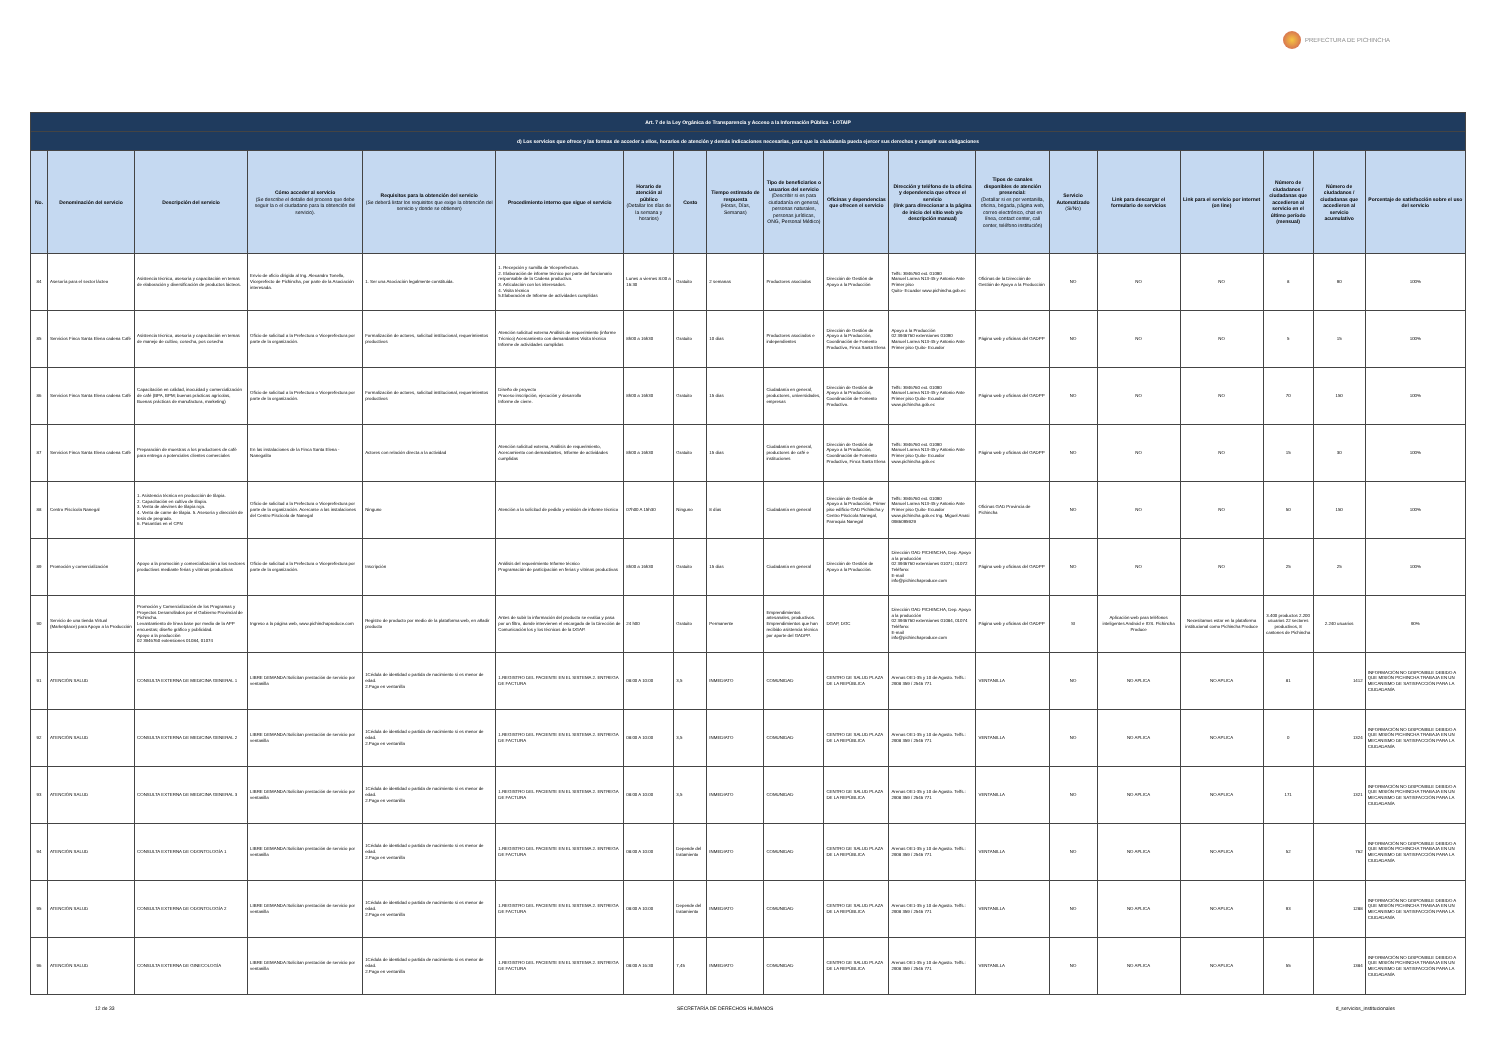PREFECTURA DE PICHINCHA
| Art. 7 de la Ley Orgánica de Transparencia y Acceso a la Información Pública - LOTAIP | | | | | | | | | | | | | | | | | | |
| --- | --- | --- | --- | --- | --- | --- | --- | --- | --- | --- | --- | --- | --- | --- | --- | --- | --- | --- |
| d) Los servicios que ofrece y las formas de acceder a ellos, horarios de atención y demás indicaciones necesarias, para que la ciudadanía pueda ejercer sus derechos y cumplir sus obligaciones | | | | | | | | | | | | | | | | | | |
| No. | Denominación del servicio | Descripción del servicio | Cómo acceder al servicio (Se describe el detalle del proceso que debe seguir la o el ciudadano para la obtención del servicio). | Requisitos para la obtención del servicio (Se deberá listar los requisitos que exige la obtención del servicio y donde se obtienen) | Procedimiento interno que sigue el servicio | Horario de atención al público (Detallar los días de la semana y horarios) | Costo | Tiempo estimado de respuesta (Horas, Días, Semanas) | Tipo de beneficiarios o usuarios del servicio (Describir si es para ciudadanía en general, personas naturales, personas jurídicas, ONG, Personal Médico) | Oficinas y dependencias que ofrecen el servicio | Dirección y teléfono de la oficina y dependencia que ofrece el servicio (link para direccionar a la página de inicio del sitio web y/o descripción manual) | Tipos de canales disponibles de atención presencial: (Detallar si es por ventanilla, oficina, brigada, página web, correo electrónico, chat en línea, contact center, call center, teléfono institución) | Servicio Automatizado (Si/No) | Link para descargar el formulario de servicios | Link para el servicio por internet (on line) | Número de ciudadanos / ciudadanas que accedieron al servicio en el último período (mensual) | Número de ciudadanos / ciudadanas que accedieron al servicio acumulativo | Porcentaje de satisfacción sobre el uso del servicio |
| 84 | Asesoría para el sector lácteo | Asistencia técnica, asesoría y capacitación en temas de elaboración y diversificación de productos lácteos. | Envío de oficio dirigido al Ing. Alexandro Tonello, Viceprefecto de Pichincha, por parte de la Asociación interesada. | 1. Ser una Asociación legalmente constituida. | 1. Recepción y sumilla de Viceprefectura. 2. Elaboración de informe técnico por parte del funcionario responsable de la Cadena productiva. 3. Articulación con los interesados. 4. Visita técnica 5.Elaboración de Informe de actividades cumplidas | Lunes a viernes 8:00 a 16:30 | Gratuito | 2 semanas | Productores asociados | Dirección de Gestión de Apoyo a la Producción | Telfs: 3946760 ext. 01090 Manuel Larrea N13-45 y Antonio Ante Primer piso Quito- Ecuador www.pichincha.gob.ec | Oficinas de la Dirección de Gestión de Apoyo a la Producción | NO | NO | NO | 8 | 90 | 100% |
| 85 | Servicios Finca Santa Elena cadena Café | Asistencia técnica, asesoría y capacitación en temas de manejo de cultivo, cosecha, pos cosecha | Oficio de solicitud a la Prefectura o Viceprefectura por parte de la organización. | Formalización de actores, solicitud institucional, requerimientos productivos | Atención solicitud externa Análisis de requerimiento (informe Técnico) Acercamiento con demandantes Visita técnica Informe de actividades cumplidas | 8h00 a 16h30 | Gratuito | 10 días | Productores asociados e independientes | Dirección de Gestión de Apoyo a la Producción, Coordinación de Fomento Productivo, Finca Santa Elena | Apoyo a la Producción 02 3946760 extensiones 01090 Manuel Larrea N13-45 y Antonio Ante Primer piso Quito- Ecuador | Página web y oficinas del GADPP | NO | NO | NO | 5 | 15 | 100% |
| 86 | Servicios Finca Santa Elena cadena Café | Capacitación en calidad, inocuidad y comercialización de café (BPA, BPM; buenas prácticas agrícolas, Buenas prácticas de manufactura, marketing) | Oficio de solicitud a la Prefectura o Viceprefectura por parte de la organización. | Formalización de actores, solicitud institucional, requerimientos productivos | Diseño de proyecto Proceso inscripción, ejecución y desarrollo Informe de cierre. | 8h00 a 16h30 | Gratuito | 15 días | Ciudadanía en general, productores, universidades, empresas | Dirección de Gestión de Apoyo a la Producción, Coordinación de Fomento Productivo. | Telfs: 3946760 ext. 01090 Manuel Larrea N13-45 y Antonio Ante Primer piso Quito- Ecuador www.pichincha.gob.ec | Página web y oficinas del GADPP | NO | NO | NO | 70 | 150 | 100% |
| 87 | Servicios Finca Santa Elena cadena Café | Preparación de muestras a los productores de café para entrega a potenciales clientes comerciales | En las instalaciones de la Finca Santa Elena - Nanegalito | Actores con relación directa a la actividad | Atención solicitud externa, Análisis de requerimiento, Acercamiento con demandantes, Informe de actividades cumplidas | 8h00 a 16h30 | Gratuito | 15 días | Ciudadanía en general, productores de café e instituciones | Dirección de Gestión de Apoyo a la Producción, Coordinación de Fomento Productivo, Finca Santa Elena | Telfs: 3946760 ext. 01090 Manuel Larrea N13-45 y Antonio Ante Primer piso Quito- Ecuador www.pichincha.gob.ec | Página web y oficinas del GADPP | NO | NO | NO | 15 | 30 | 100% |
| 88 | Centro Piscícola Nanegal | 1. Asistencia técnica en producción de tilapia. 2. Capacitación en cultivo de tilapia. 3. Venta de alevines de tilapia roja. 4. Venta de carne de tilapia. 5. Asesoría y dirección de tesis de pregrado. 6. Pasantías en el CPN | Oficio de solicitud a la Prefectura o Viceprefectura por parte de la organización. Acercarse a las instalaciones del Centro Piscícola de Nanegal | Ninguno | Atención a la solicitud de pedido y emisión de informe técnico | 07h00 A 15h30 | Ninguno | 8 días | Ciudadanía en general | Dirección de Gestión de Apoyo a la Producción, Primer piso edificio GAD Pichincha y Centro Piscícola Nanegal, Parroquia Nanegal | Telfs: 3946760 ext. 01090 Manuel Larrea N13-45 y Antonio Ante Primer piso Quito- Ecuador www.pichincha.gob.ec Ing. Miguel Anasi 0986095929 | Oficinas GAD Provincia de Pichincha | NO | NO | NO | 50 | 150 | 100% |
| 89 | Promoción y comercialización | Apoyo a la promoción y comercialización a los sectores productivos mediante ferias y vitrinas productivas | Oficio de solicitud a la Prefectura o Viceprefectura por parte de la organización. | Inscripción | Análisis del requerimiento Informe técnico Programación de participación en ferias y vitrinas productivas | 8h00 a 16h30 | Gratuito | 15 días | Ciudadanía en general | Dirección de Gestión de Apoyo a la Producción. | Dirección GAD PICHINCHA, Dep. Apoyo a la producción 02 3946760 extensiones 01071; 01072 Teléfono: E-mail info@pichinchaproduce.com | Página web y oficinas del GADPP | NO | NO | NO | 25 | 25 | 100% |
| 90 | Servicio de una tienda Virtual (Marketplace) para Apoyo a la Producción | Promoción y Comercialización de los Programas y Proyectos Desarrollados por el Gobierno Provincial de Pichincha. Levantamiento de línea base por medio de la APP encuestas; diseño gráfico y publicidad. Apoyo a la producción 02 3946760 extensiones 01084, 01074 | Ingreso a la página web, www.pichinchaproduce.com | Registro de producto por medio de la plataforma web, en añadir producto | Antes de subir la información del producto se evalúa y pasa por un filtro, donde intervienen el encargado de la Dirección de Comunicación los y los técnicos de la DGAP. | 24 h00 | Gratuito | Permanente | Emprendimientos artesanales, productivos. Emprendimientos que han recibido asistencia técnica por aporte del GADPP. | DGAP, DGC | Dirección GAD PICHINCHA, Dep. Apoyo a la producción 02 3946760 extensiones 01084, 01074 Teléfono: E-mail info@pichinchaproduce.com | Página web y oficinas del GADPP | SI | Aplicación web para teléfonos inteligentes Android e IOS. Pichincha Produce | Necesitamos estar en la plataforma institucional como Pichincha Produce | 3.400 productos 2.200 usuarios 22 sectores productivos, 8 cantones de Pichincha | 2.240 usuarios | 90% |
| 91 | ATENCIÓN SALUD | CONSULTA EXTERNA DE MEDICINA GENERAL 1 | LIBRE DEMANDA:Solicitan prestación de servicio por ventanilla | 1Cédula de identidad o partida de nacimiento si es menor de edad. 2.Pago en ventanilla | 1.REGISTRO DEL PACIENTE EN EL SISTEMA 2. ENTREGA DE FACTURA | 08:00 A 10:00 | 3,5 | INMEDIATO | COMUNIDAD | CENTRO DE SALUD PLAZA DE LA REPÚBLICA | Arenas OE1-35 y 10 de Agosto. Telfs.: 2908 359 / 2546 771 | VENTANILLA | NO | NO APLICA | NO APLICA | 81 | 1412 | INFORMACIÓN NO DISPONIBLE DEBIDO A QUE MISIÓN PICHINCHA TRABAJA EN UN MECANISMO DE SATISFACCIÓN PARA LA CIUDADANÍA |
| 92 | ATENCIÓN SALUD | CONSULTA EXTERNA DE MEDICINA GENERAL 2 | LIBRE DEMANDA:Solicitan prestación de servicio por ventanilla | 1Cédula de identidad o partida de nacimiento si es menor de edad. 2.Pago en ventanilla | 1.REGISTRO DEL PACIENTE EN EL SISTEMA 2. ENTREGA DE FACTURA | 08:00 A 10:00 | 3,5 | INMEDIATO | COMUNIDAD | CENTRO DE SALUD PLAZA DE LA REPÚBLICA | Arenas OE1-35 y 10 de Agosto. Telfs.: 2908 359 / 2546 771 | VENTANILLA | NO | NO APLICA | NO APLICA | 0 | 1324 | INFORMACIÓN NO DISPONIBLE DEBIDO A QUE MISIÓN PICHINCHA TRABAJA EN UN MECANISMO DE SATISFACCIÓN PARA LA CIUDADANÍA |
| 93 | ATENCIÓN SALUD | CONSULTA EXTERNA DE MEDICINA GENERAL 3 | LIBRE DEMANDA:Solicitan prestación de servicio por ventanilla | 1Cédula de identidad o partida de nacimiento si es menor de edad. 2.Pago en ventanilla | 1.REGISTRO DEL PACIENTE EN EL SISTEMA 2. ENTREGA DE FACTURA | 08:00 A 10:00 | 3,5 | INMEDIATO | COMUNIDAD | CENTRO DE SALUD PLAZA DE LA REPÚBLICA | Arenas OE1-35 y 10 de Agosto. Telfs.: 2908 359 / 2546 771 | VENTANILLA | NO | NO APLICA | NO APLICA | 171 | 1321 | INFORMACIÓN NO DISPONIBLE DEBIDO A QUE MISIÓN PICHINCHA TRABAJA EN UN MECANISMO DE SATISFACCIÓN PARA LA CIUDADANÍA |
| 94 | ATENCIÓN SALUD | CONSULTA EXTERNA DE ODONTOLOGÍA 1 | LIBRE DEMANDA:Solicitan prestación de servicio por ventanilla | 1Cédula de identidad o partida de nacimiento si es menor de edad. 2.Pago en ventanilla | 1.REGISTRO DEL PACIENTE EN EL SISTEMA 2. ENTREGA DE FACTURA | 08:00 A 10:00 | Depende del tratamiento | INMEDIATO | COMUNIDAD | CENTRO DE SALUD PLAZA DE LA REPÚBLICA | Arenas OE1-35 y 10 de Agosto. Telfs.: 2908 359 / 2546 771 | VENTANILLA | NO | NO APLICA | NO APLICA | 52 | 762 | INFORMACIÓN NO DISPONIBLE DEBIDO A QUE MISIÓN PICHINCHA TRABAJA EN UN MECANISMO DE SATISFACCIÓN PARA LA CIUDADANÍA |
| 95 | ATENCIÓN SALUD | CONSULTA EXTERNA DE ODONTOLOGÍA 2 | LIBRE DEMANDA:Solicitan prestación de servicio por ventanilla | 1Cédula de identidad o partida de nacimiento si es menor de edad. 2.Pago en ventanilla | 1.REGISTRO DEL PACIENTE EN EL SISTEMA 2. ENTREGA DE FACTURA | 08:00 A 10:00 | Depende del tratamiento | INMEDIATO | COMUNIDAD | CENTRO DE SALUD PLAZA DE LA REPÚBLICA | Arenas OE1-35 y 10 de Agosto. Telfs.: 2908 359 / 2546 771 | VENTANILLA | NO | NO APLICA | NO APLICA | 93 | 1288 | INFORMACIÓN NO DISPONIBLE DEBIDO A QUE MISIÓN PICHINCHA TRABAJA EN UN MECANISMO DE SATISFACCIÓN PARA LA CIUDADANÍA |
| 96 | ATENCIÓN SALUD | CONSULTA EXTERNA DE GINECOLOGÍA | LIBRE DEMANDA:Solicitan prestación de servicio por ventanilla | 1Cédula de identidad o partida de nacimiento si es menor de edad. 2.Pago en ventanilla | 1.REGISTRO DEL PACIENTE EN EL SISTEMA 2. ENTREGA DE FACTURA | 08:00 A 16:30 | 7,45 | INMEDIATO | COMUNIDAD | CENTRO DE SALUD PLAZA DE LA REPÚBLICA | Arenas OE1-35 y 10 de Agosto. Telfs.: 2908 359 / 2546 771 | VENTANILLA | NO | NO APLICA | NO APLICA | 55 | 1384 | INFORMACIÓN NO DISPONIBLE DEBIDO A QUE MISIÓN PICHINCHA TRABAJA EN UN MECANISMO DE SATISFACCIÓN PARA LA CIUDADANÍA |
12 de 33 SECRETARÍA DE DERECHOS HUMANOS d_servicios_institucionales